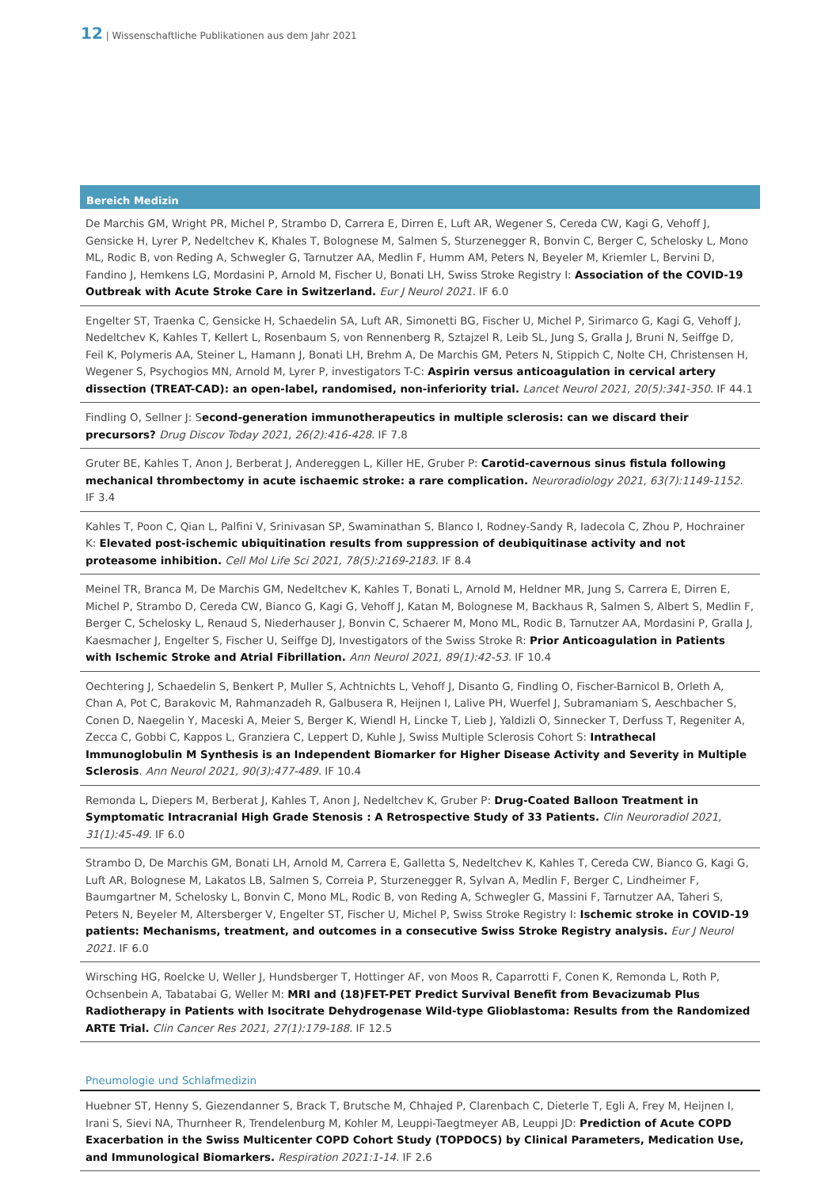12 | Wissenschaftliche Publikationen aus dem Jahr 2021
Bereich Medizin
De Marchis GM, Wright PR, Michel P, Strambo D, Carrera E, Dirren E, Luft AR, Wegener S, Cereda CW, Kagi G, Vehoff J, Gensicke H, Lyrer P, Nedeltchev K, Khales T, Bolognese M, Salmen S, Sturzenegger R, Bonvin C, Berger C, Schelosky L, Mono ML, Rodic B, von Reding A, Schwegler G, Tarnutzer AA, Medlin F, Humm AM, Peters N, Beyeler M, Kriemler L, Bervini D, Fandino J, Hemkens LG, Mordasini P, Arnold M, Fischer U, Bonati LH, Swiss Stroke Registry I: Association of the COVID-19 Outbreak with Acute Stroke Care in Switzerland. Eur J Neurol 2021. IF 6.0
Engelter ST, Traenka C, Gensicke H, Schaedelin SA, Luft AR, Simonetti BG, Fischer U, Michel P, Sirimarco G, Kagi G, Vehoff J, Nedeltchev K, Kahles T, Kellert L, Rosenbaum S, von Rennenberg R, Sztajzel R, Leib SL, Jung S, Gralla J, Bruni N, Seiffge D, Feil K, Polymeris AA, Steiner L, Hamann J, Bonati LH, Brehm A, De Marchis GM, Peters N, Stippich C, Nolte CH, Christensen H, Wegener S, Psychogios MN, Arnold M, Lyrer P, investigators T-C: Aspirin versus anticoagulation in cervical artery dissection (TREAT-CAD): an open-label, randomised, non-inferiority trial. Lancet Neurol 2021, 20(5):341-350. IF 44.1
Findling O, Sellner J: Second-generation immunotherapeutics in multiple sclerosis: can we discard their precursors? Drug Discov Today 2021, 26(2):416-428. IF 7.8
Gruter BE, Kahles T, Anon J, Berberat J, Andereggen L, Killer HE, Gruber P: Carotid-cavernous sinus fistula following mechanical thrombectomy in acute ischaemic stroke: a rare complication. Neuroradiology 2021, 63(7):1149-1152. IF 3.4
Kahles T, Poon C, Qian L, Palfini V, Srinivasan SP, Swaminathan S, Blanco I, Rodney-Sandy R, Iadecola C, Zhou P, Hochrainer K: Elevated post-ischemic ubiquitination results from suppression of deubiquitinase activity and not proteasome inhibition. Cell Mol Life Sci 2021, 78(5):2169-2183. IF 8.4
Meinel TR, Branca M, De Marchis GM, Nedeltchev K, Kahles T, Bonati L, Arnold M, Heldner MR, Jung S, Carrera E, Dirren E, Michel P, Strambo D, Cereda CW, Bianco G, Kagi G, Vehoff J, Katan M, Bolognese M, Backhaus R, Salmen S, Albert S, Medlin F, Berger C, Schelosky L, Renaud S, Niederhauser J, Bonvin C, Schaerer M, Mono ML, Rodic B, Tarnutzer AA, Mordasini P, Gralla J, Kaesmacher J, Engelter S, Fischer U, Seiffge DJ, Investigators of the Swiss Stroke R: Prior Anticoagulation in Patients with Ischemic Stroke and Atrial Fibrillation. Ann Neurol 2021, 89(1):42-53. IF 10.4
Oechtering J, Schaedelin S, Benkert P, Muller S, Achtnichts L, Vehoff J, Disanto G, Findling O, Fischer-Barnicol B, Orleth A, Chan A, Pot C, Barakovic M, Rahmanzadeh R, Galbusera R, Heijnen I, Lalive PH, Wuerfel J, Subramaniam S, Aeschbacher S, Conen D, Naegelin Y, Maceski A, Meier S, Berger K, Wiendl H, Lincke T, Lieb J, Yaldizli O, Sinnecker T, Derfuss T, Regeniter A, Zecca C, Gobbi C, Kappos L, Granziera C, Leppert D, Kuhle J, Swiss Multiple Sclerosis Cohort S: Intrathecal Immunoglobulin M Synthesis is an Independent Biomarker for Higher Disease Activity and Severity in Multiple Sclerosis. Ann Neurol 2021, 90(3):477-489. IF 10.4
Remonda L, Diepers M, Berberat J, Kahles T, Anon J, Nedeltchev K, Gruber P: Drug-Coated Balloon Treatment in Symptomatic Intracranial High Grade Stenosis : A Retrospective Study of 33 Patients. Clin Neuroradiol 2021, 31(1):45-49. IF 6.0
Strambo D, De Marchis GM, Bonati LH, Arnold M, Carrera E, Galletta S, Nedeltchev K, Kahles T, Cereda CW, Bianco G, Kagi G, Luft AR, Bolognese M, Lakatos LB, Salmen S, Correia P, Sturzenegger R, Sylvan A, Medlin F, Berger C, Lindheimer F, Baumgartner M, Schelosky L, Bonvin C, Mono ML, Rodic B, von Reding A, Schwegler G, Massini F, Tarnutzer AA, Taheri S, Peters N, Beyeler M, Altersberger V, Engelter ST, Fischer U, Michel P, Swiss Stroke Registry I: Ischemic stroke in COVID-19 patients: Mechanisms, treatment, and outcomes in a consecutive Swiss Stroke Registry analysis. Eur J Neurol 2021. IF 6.0
Wirsching HG, Roelcke U, Weller J, Hundsberger T, Hottinger AF, von Moos R, Caparrotti F, Conen K, Remonda L, Roth P, Ochsenbein A, Tabatabai G, Weller M: MRI and (18)FET-PET Predict Survival Benefit from Bevacizumab Plus Radiotherapy in Patients with Isocitrate Dehydrogenase Wild-type Glioblastoma: Results from the Randomized ARTE Trial. Clin Cancer Res 2021, 27(1):179-188. IF 12.5
Pneumologie und Schlafmedizin
Huebner ST, Henny S, Giezendanner S, Brack T, Brutsche M, Chhajed P, Clarenbach C, Dieterle T, Egli A, Frey M, Heijnen I, Irani S, Sievi NA, Thurnheer R, Trendelenburg M, Kohler M, Leuppi-Taegtmeyer AB, Leuppi JD: Prediction of Acute COPD Exacerbation in the Swiss Multicenter COPD Cohort Study (TOPDOCS) by Clinical Parameters, Medication Use, and Immunological Biomarkers. Respiration 2021:1-14. IF 2.6